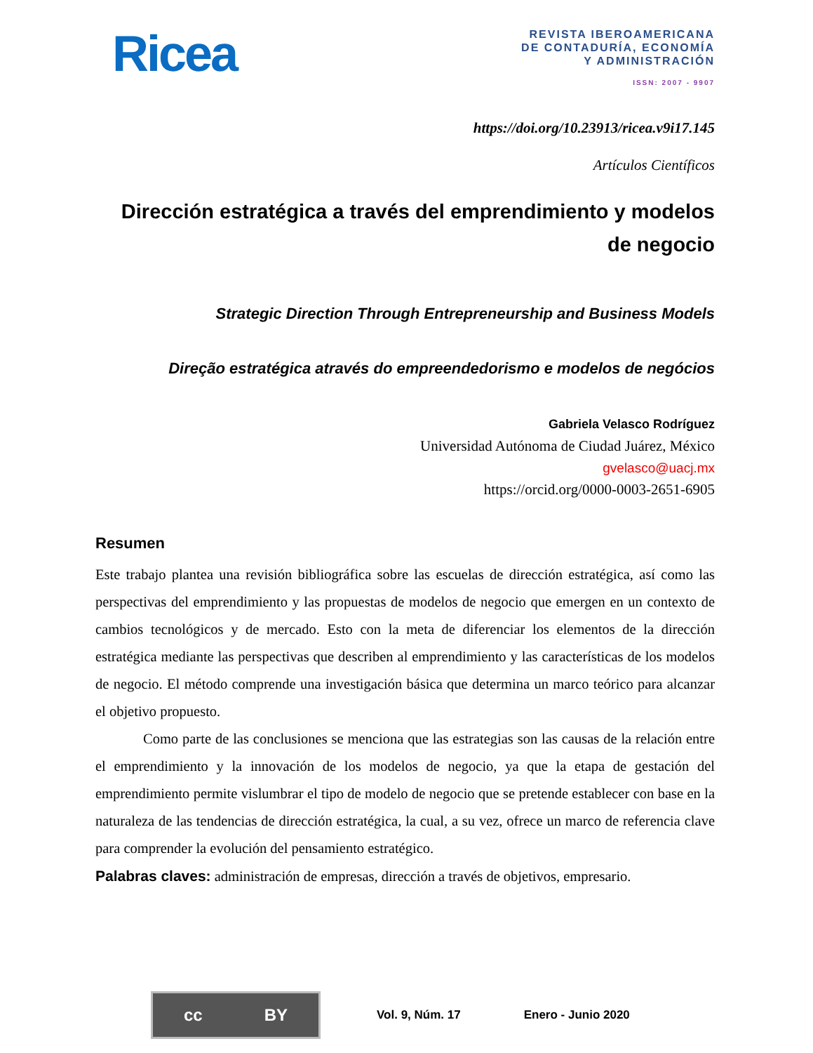Ricea
REVISTA IBEROAMERICANA
DE CONTADURÍA, ECONOMÍA
Y ADMINISTRACIÓN
ISSN: 2007 - 9907
https://doi.org/10.23913/ricea.v9i17.145
Artículos Científicos
Dirección estratégica a través del emprendimiento y modelos de negocio
Strategic Direction Through Entrepreneurship and Business Models
Direção estratégica através do empreendedorismo e modelos de negócios
Gabriela Velasco Rodríguez
Universidad Autónoma de Ciudad Juárez, México
gvelasco@uacj.mx
https://orcid.org/0000-0003-2651-6905
Resumen
Este trabajo plantea una revisión bibliográfica sobre las escuelas de dirección estratégica, así como las perspectivas del emprendimiento y las propuestas de modelos de negocio que emergen en un contexto de cambios tecnológicos y de mercado. Esto con la meta de diferenciar los elementos de la dirección estratégica mediante las perspectivas que describen al emprendimiento y las características de los modelos de negocio. El método comprende una investigación básica que determina un marco teórico para alcanzar el objetivo propuesto.
Como parte de las conclusiones se menciona que las estrategias son las causas de la relación entre el emprendimiento y la innovación de los modelos de negocio, ya que la etapa de gestación del emprendimiento permite vislumbrar el tipo de modelo de negocio que se pretende establecer con base en la naturaleza de las tendencias de dirección estratégica, la cual, a su vez, ofrece un marco de referencia clave para comprender la evolución del pensamiento estratégico.
Palabras claves: administración de empresas, dirección a través de objetivos, empresario.
cc BY
Vol. 9, Núm. 17 Enero - Junio 2020